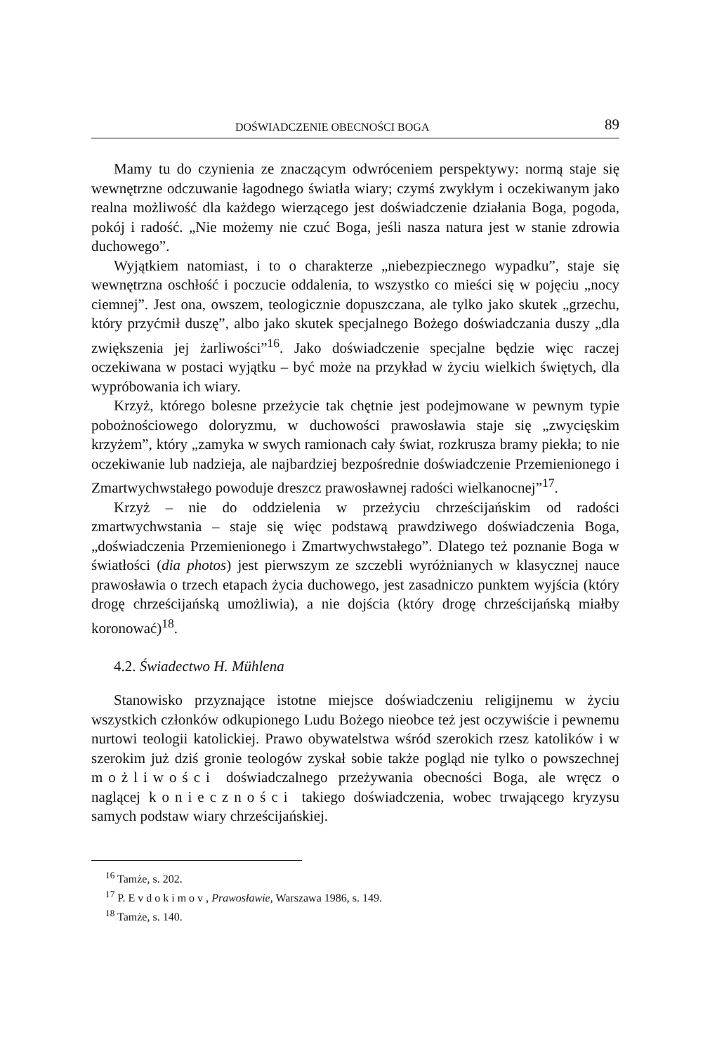DOŚWIADCZENIE OBECNOŚCI BOGA 89
Mamy tu do czynienia ze znaczącym odwróceniem perspektywy: normą staje się wewnętrzne odczuwanie łagodnego światła wiary; czymś zwykłym i oczekiwanym jako realna możliwość dla każdego wierzącego jest doświadczenie działania Boga, pogoda, pokój i radość. „Nie możemy nie czuć Boga, jeśli nasza natura jest w stanie zdrowia duchowego”.
Wyjątkiem natomiast, i to o charakterze „niebezpiecznego wypadku”, staje się wewnętrzna oschłość i poczucie oddalenia, to wszystko co mieści się w pojęciu „nocy ciemnej”. Jest ona, owszem, teologicznie dopuszczana, ale tylko jako skutek „grzechu, który przyćmił duszę”, albo jako skutek specjalnego Bożego doświadczania duszy „dla zwiększenia jej żarliwości”<sup>16</sup>. Jako doświadczenie specjalne będzie więc raczej oczekiwana w postaci wyjątku – być może na przykład w życiu wielkich świętych, dla wypróbowania ich wiary.
Krzyż, którego bolesne przeżycie tak chętnie jest podejmowane w pewnym typie pobożnościowego doloryzmu, w duchowości prawosławia staje się „zwycięskim krzyżem”, który „zamyka w swych ramionach cały świat, rozkrusza bramy piekła; to nie oczekiwanie lub nadzieja, ale najbardziej bezpośrednie doświadczenie Przemienionego i Zmartwychwstałego powoduje dreszcz prawosławnej radości wielkanocnej”<sup>17</sup>.
Krzyż – nie do oddzielenia w przeżyciu chrześcijańskim od radości zmartwychwstania – staje się więc podstawą prawdziwego doświadczenia Boga, „doświadczenia Przemienionego i Zmartwychwstałego”. Dlatego też poznanie Boga w światłości (dia photos) jest pierwszym ze szczebli wyróżnianych w klasycznej nauce prawosławia o trzech etapach życia duchowego, jest zasadniczo punktem wyjścia (który drogę chrześcijańską umożliwia), a nie dojścia (który drogę chrześcijańską miałby koronować)<sup>18</sup>.
4.2. Świadectwo H. Mühlena
Stanowisko przyznające istotne miejsce doświadczeniu religijnemu w życiu wszystkich członków odkupionego Ludu Bożego nieobce też jest oczywiście i pewnemu nurtowi teologii katolickiej. Prawo obywatelstwa wśród szerokich rzesz katolików i w szerokim już dziś gronie teologów zyskał sobie także pogląd nie tylko o powszechnej możliwości doświadczalnego przeżywania obecności Boga, ale wręcz o naglącej konieczności takiego doświadczenia, wobec trwającego kryzysu samych podstaw wiary chrześcijańskiej.
<sup>16</sup> Tamże, s. 202.
<sup>17</sup> P. Evdokimov, Prawosławie, Warszawa 1986, s. 149.
<sup>18</sup> Tamże, s. 140.